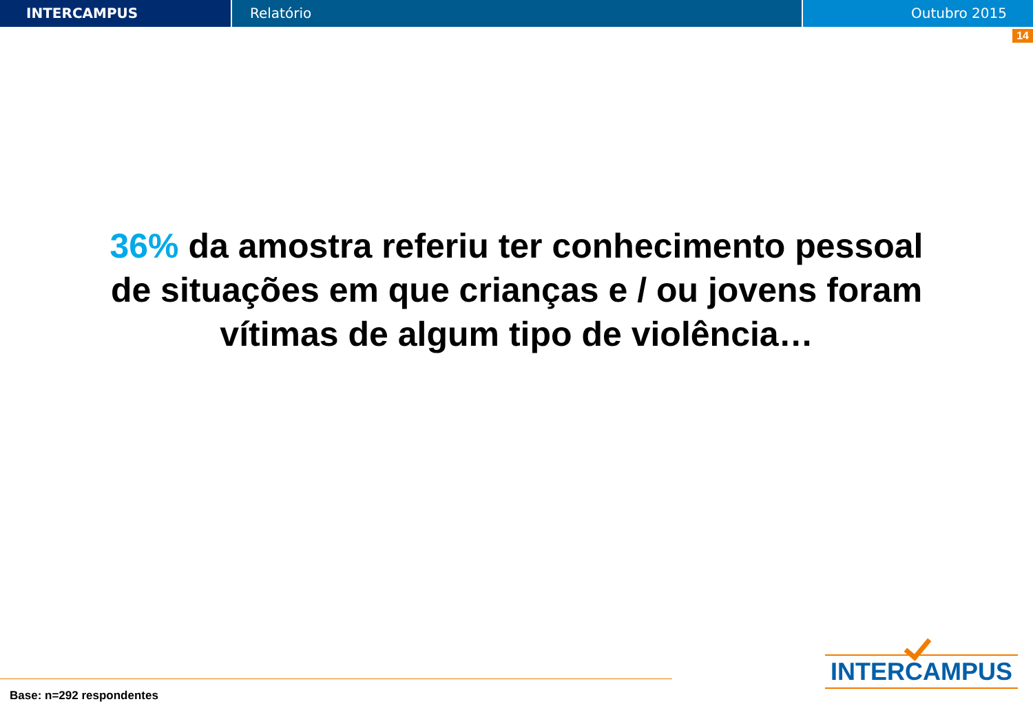INTERCAMPUS Relatório Outubro 2015
14
36% da amostra referiu ter conhecimento pessoal de situações em que crianças e / ou jovens foram vítimas de algum tipo de violência…
Base: n=292 respondentes
INTERCAMPUS